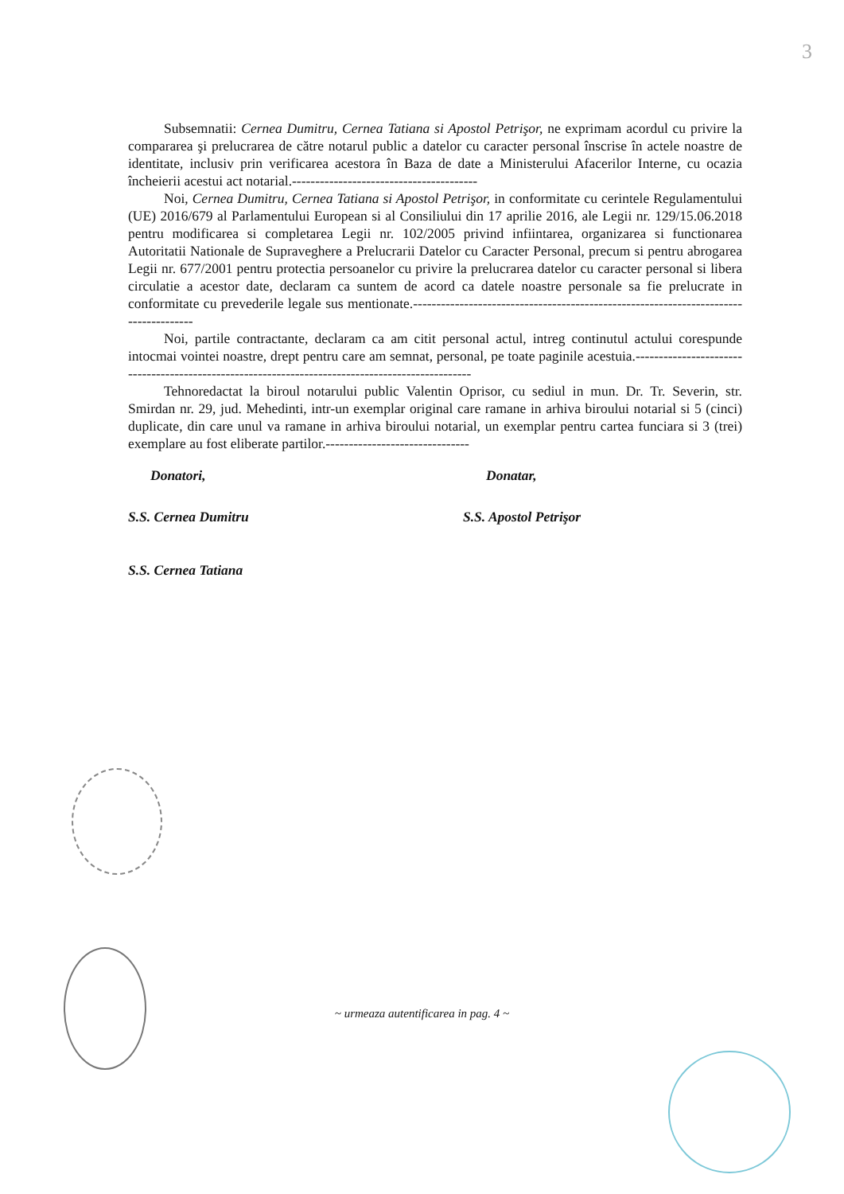3
Subsemnatii: Cernea Dumitru, Cernea Tatiana si Apostol Petrişor, ne exprimam acordul cu privire la compararea şi prelucrarea de către notarul public a datelor cu caracter personal înscrise în actele noastre de identitate, inclusiv prin verificarea acestora în Baza de date a Ministerului Afacerilor Interne, cu ocazia încheierii acestui act notarial.----------------------------------------
Noi, Cernea Dumitru, Cernea Tatiana si Apostol Petrişor, in conformitate cu cerintele Regulamentului (UE) 2016/679 al Parlamentului European si al Consiliului din 17 aprilie 2016, ale Legii nr. 129/15.06.2018 pentru modificarea si completarea Legii nr. 102/2005 privind infiintarea, organizarea si functionarea Autoritatii Nationale de Supraveghere a Prelucrarii Datelor cu Caracter Personal, precum si pentru abrogarea Legii nr. 677/2001 pentru protectia persoanelor cu privire la prelucrarea datelor cu caracter personal si libera circulatie a acestor date, declaram ca suntem de acord ca datele noastre personale sa fie prelucrate in conformitate cu prevederile legale sus mentionate.-------------------------------------------------------------------------------------
Noi, partile contractante, declaram ca am citit personal actul, intreg continutul actului corespunde intocmai vointei noastre, drept pentru care am semnat, personal, pe toate paginile acestuia.-------------------------------------------------------------------------------------------------
Tehnoredactat la biroul notarului public Valentin Oprisor, cu sediul in mun. Dr. Tr. Severin, str. Smirdan nr. 29, jud. Mehedinti, intr-un exemplar original care ramane in arhiva biroului notarial si 5 (cinci) duplicate, din care unul va ramane in arhiva biroului notarial, un exemplar pentru cartea funciara si 3 (trei) exemplare au fost eliberate partilor.-------------------------------
Donatori, Donatar,
S.S. Cernea Dumitru S.S. Apostol Petrişor
S.S. Cernea Tatiana
~ urmeaza autentificarea in pag. 4 ~